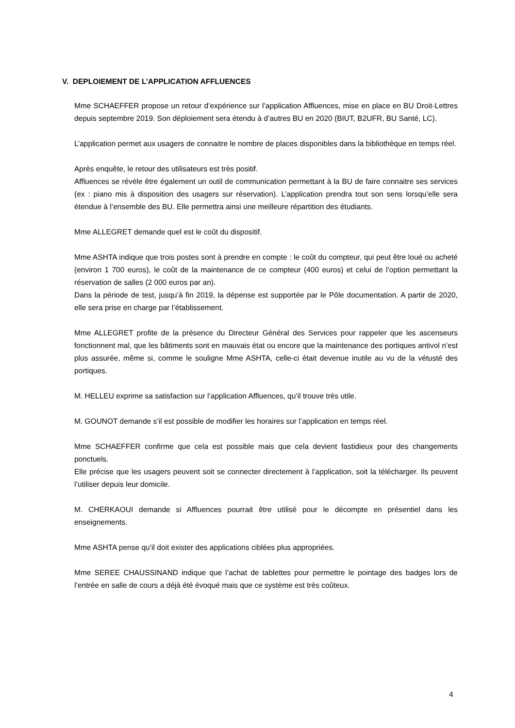V. DEPLOIEMENT DE L’APPLICATION AFFLUENCES
Mme SCHAEFFER propose un retour d’expérience sur l’application Affluences, mise en place en BU Droit-Lettres depuis septembre 2019. Son déploiement sera étendu à d’autres BU en 2020 (BIUT, B2UFR, BU Santé, LC).
L’application permet aux usagers de connaitre le nombre de places disponibles dans la bibliothèque en temps réel.
Après enquête, le retour des utilisateurs est très positif.
Affluences se révèle être également un outil de communication permettant à la BU de faire connaitre ses services (ex : piano mis à disposition des usagers sur réservation). L’application prendra tout son sens lorsqu’elle sera étendue à l’ensemble des BU. Elle permettra ainsi une meilleure répartition des étudiants.
Mme ALLEGRET demande quel est le coût du dispositif.
Mme ASHTA indique que trois postes sont à prendre en compte : le coût du compteur, qui peut être loué ou acheté (environ 1 700 euros), le coût de la maintenance de ce compteur (400 euros) et celui de l’option permettant la réservation de salles (2 000 euros par an).
Dans la période de test, jusqu’à fin 2019, la dépense est supportée par le Pôle documentation. A partir de 2020, elle sera prise en charge par l’établissement.
Mme ALLEGRET profite de la présence du Directeur Général des Services pour rappeler que les ascenseurs fonctionnent mal, que les bâtiments sont en mauvais état ou encore que la maintenance des portiques antivol n’est plus assurée, même si, comme le souligne Mme ASHTA, celle-ci était devenue inutile au vu de la vétusté des portiques.
M. HELLEU exprime sa satisfaction sur l’application Affluences, qu’il trouve très utile.
M. GOUNOT demande s’il est possible de modifier les horaires sur l’application en temps réel.
Mme SCHAEFFER confirme que cela est possible mais que cela devient fastidieux pour des changements ponctuels.
Elle précise que les usagers peuvent soit se connecter directement à l’application, soit la télécharger. Ils peuvent l’utiliser depuis leur domicile.
M. CHERKAOUI demande si Affluences pourrait être utilisé pour le décompte en présentiel dans les enseignements.
Mme ASHTA pense qu’il doit exister des applications ciblées plus appropriées.
Mme SEREE CHAUSSINAND indique que l’achat de tablettes pour permettre le pointage des badges lors de l’entrée en salle de cours a déjà été évoqué mais que ce système est très coûteux.
4